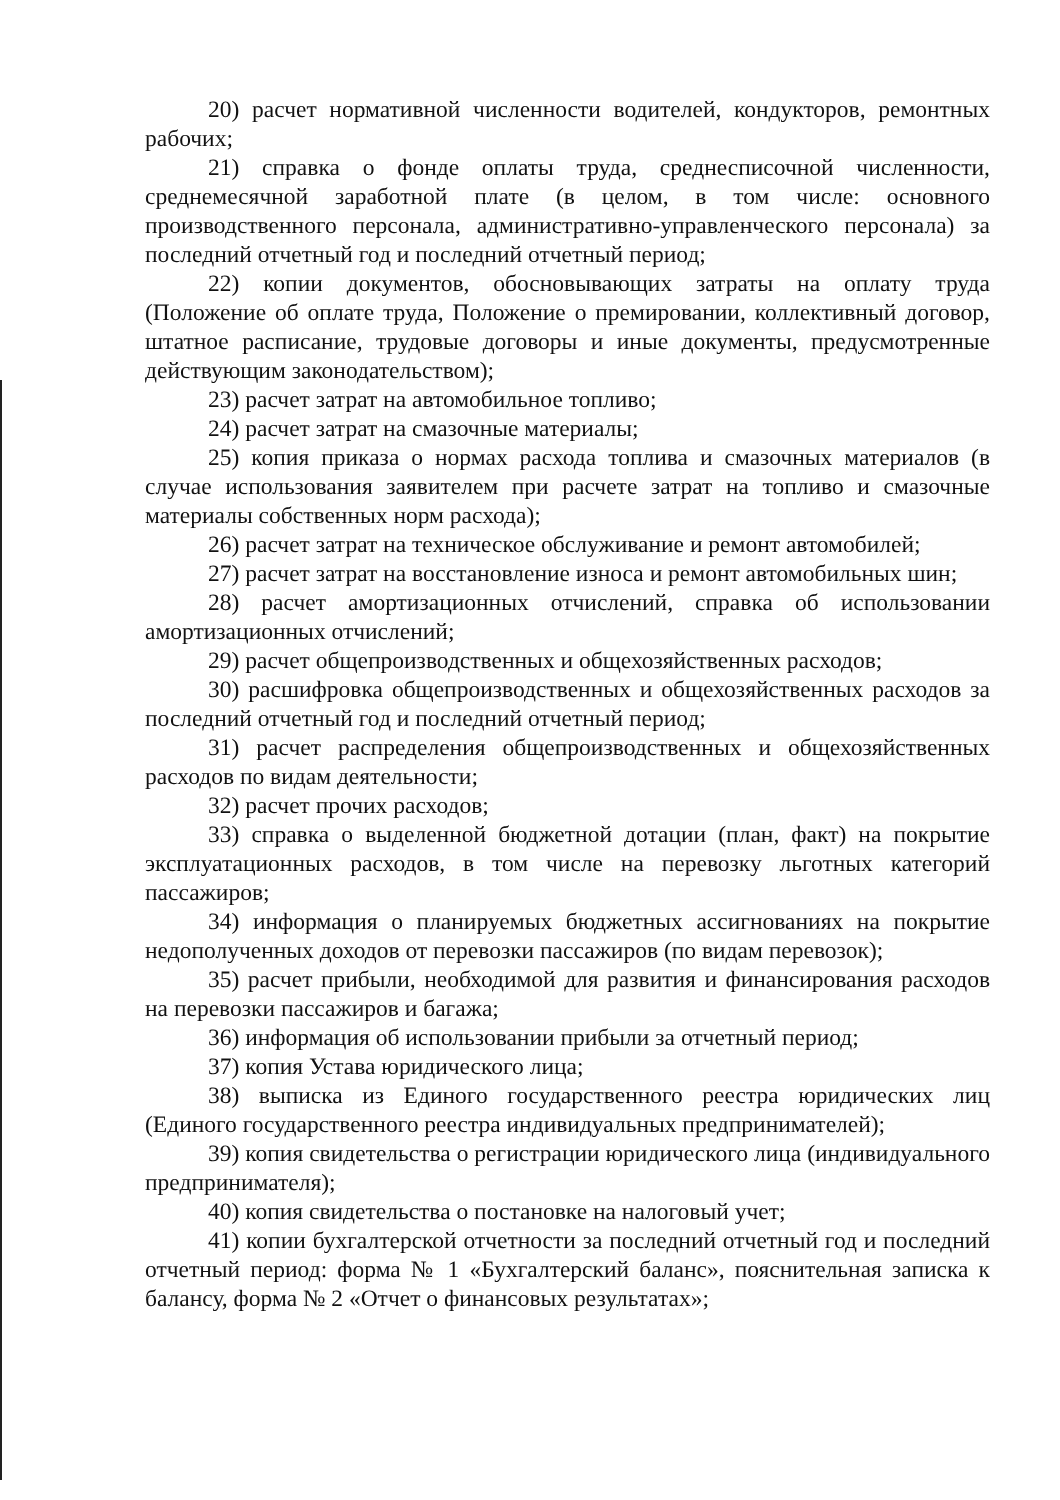20) расчет нормативной численности водителей, кондукторов, ремонтных рабочих;
21) справка о фонде оплаты труда, среднесписочной численности, среднемесячной заработной плате (в целом, в том числе: основного производственного персонала, административно-управленческого персонала) за последний отчетный год и последний отчетный период;
22) копии документов, обосновывающих затраты на оплату труда (Положение об оплате труда, Положение о премировании, коллективный договор, штатное расписание, трудовые договоры и иные документы, предусмотренные действующим законодательством);
23) расчет затрат на автомобильное топливо;
24) расчет затрат на смазочные материалы;
25) копия приказа о нормах расхода топлива и смазочных материалов (в случае использования заявителем при расчете затрат на топливо и смазочные материалы собственных норм расхода);
26) расчет затрат на техническое обслуживание и ремонт автомобилей;
27) расчет затрат на восстановление износа и ремонт автомобильных шин;
28) расчет амортизационных отчислений, справка об использовании амортизационных отчислений;
29) расчет общепроизводственных и общехозяйственных расходов;
30) расшифровка общепроизводственных и общехозяйственных расходов за последний отчетный год и последний отчетный период;
31) расчет распределения общепроизводственных и общехозяйственных расходов по видам деятельности;
32) расчет прочих расходов;
33) справка о выделенной бюджетной дотации (план, факт) на покрытие эксплуатационных расходов, в том числе на перевозку льготных категорий пассажиров;
34) информация о планируемых бюджетных ассигнованиях на покрытие недополученных доходов от перевозки пассажиров (по видам перевозок);
35) расчет прибыли, необходимой для развития и финансирования расходов на перевозки пассажиров и багажа;
36) информация об использовании прибыли за отчетный период;
37) копия Устава юридического лица;
38) выписка из Единого государственного реестра юридических лиц (Единого государственного реестра индивидуальных предпринимателей);
39) копия свидетельства о регистрации юридического лица (индивидуального предпринимателя);
40) копия свидетельства о постановке на налоговый учет;
41) копии бухгалтерской отчетности за последний отчетный год и последний отчетный период: форма № 1 «Бухгалтерский баланс», пояснительная записка к балансу, форма № 2 «Отчет о финансовых результатах»;